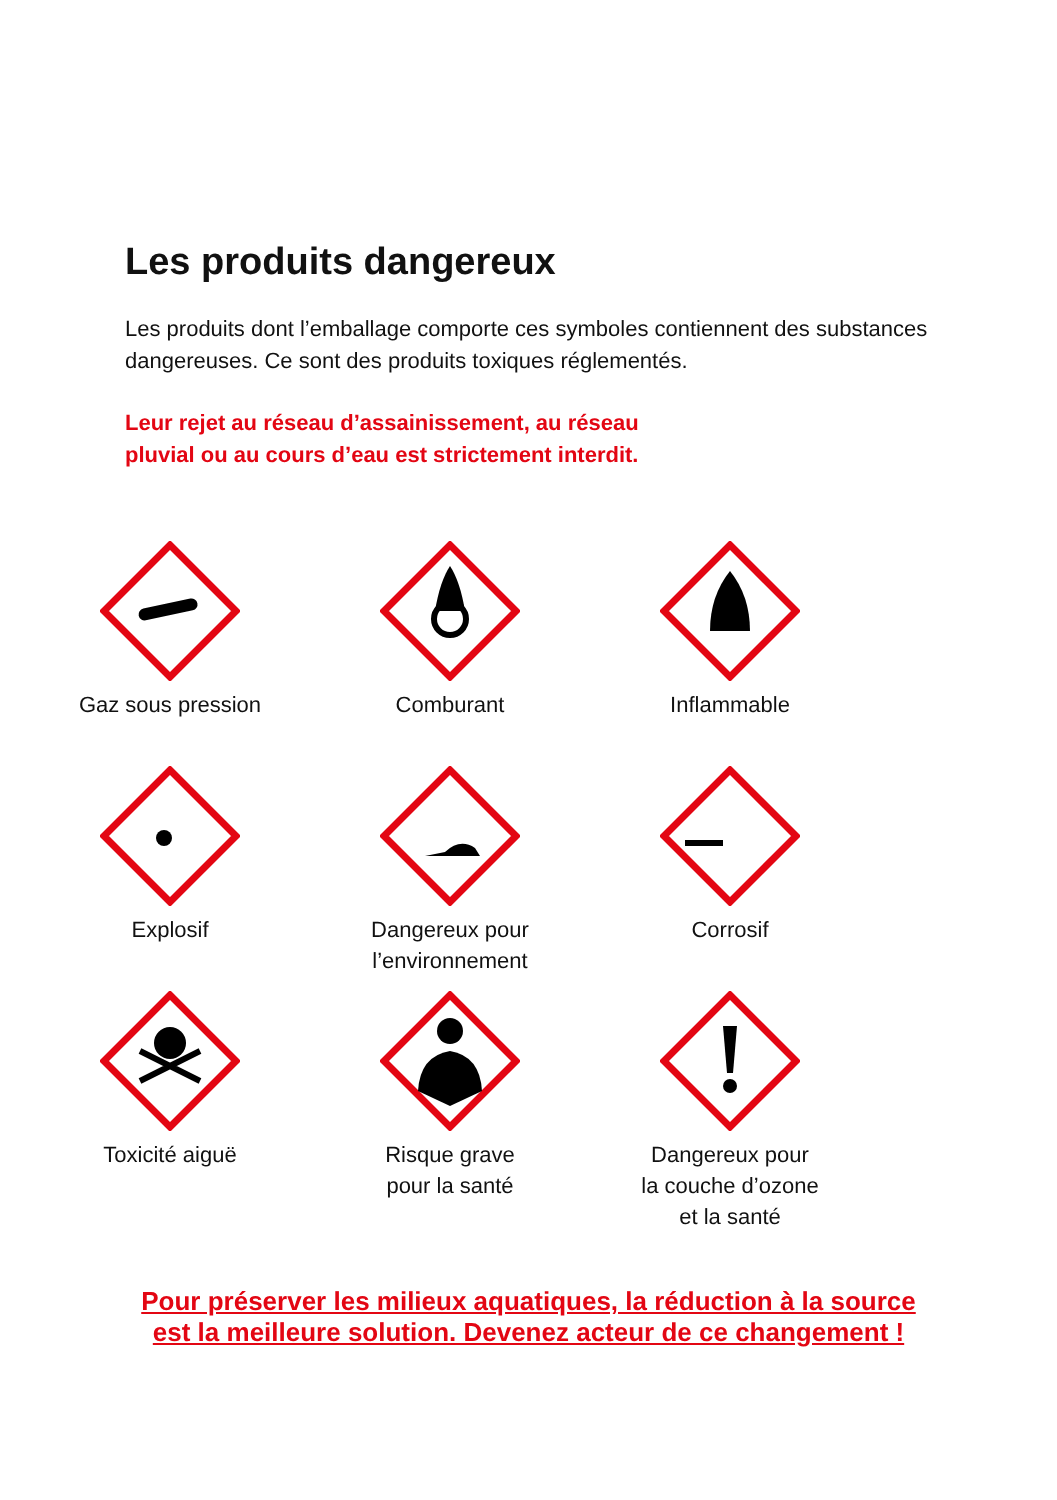Les produits dangereux
Les produits dont l’emballage comporte ces symboles contiennent des substances dangereuses. Ce sont des produits toxiques réglementés.
Leur rejet au réseau d’assainissement, au réseau
pluvial ou au cours d’eau est strictement interdit.
Gaz sous pression
Comburant
Inflammable
Explosif
Dangereux pour
l’environnement
Corrosif
Toxicité aiguë
Risque grave
pour la santé
Dangereux pour
la couche d’ozone
et la santé
Pour préserver les milieux aquatiques, la réduction à la source
est la meilleure solution. Devenez acteur de ce changement !